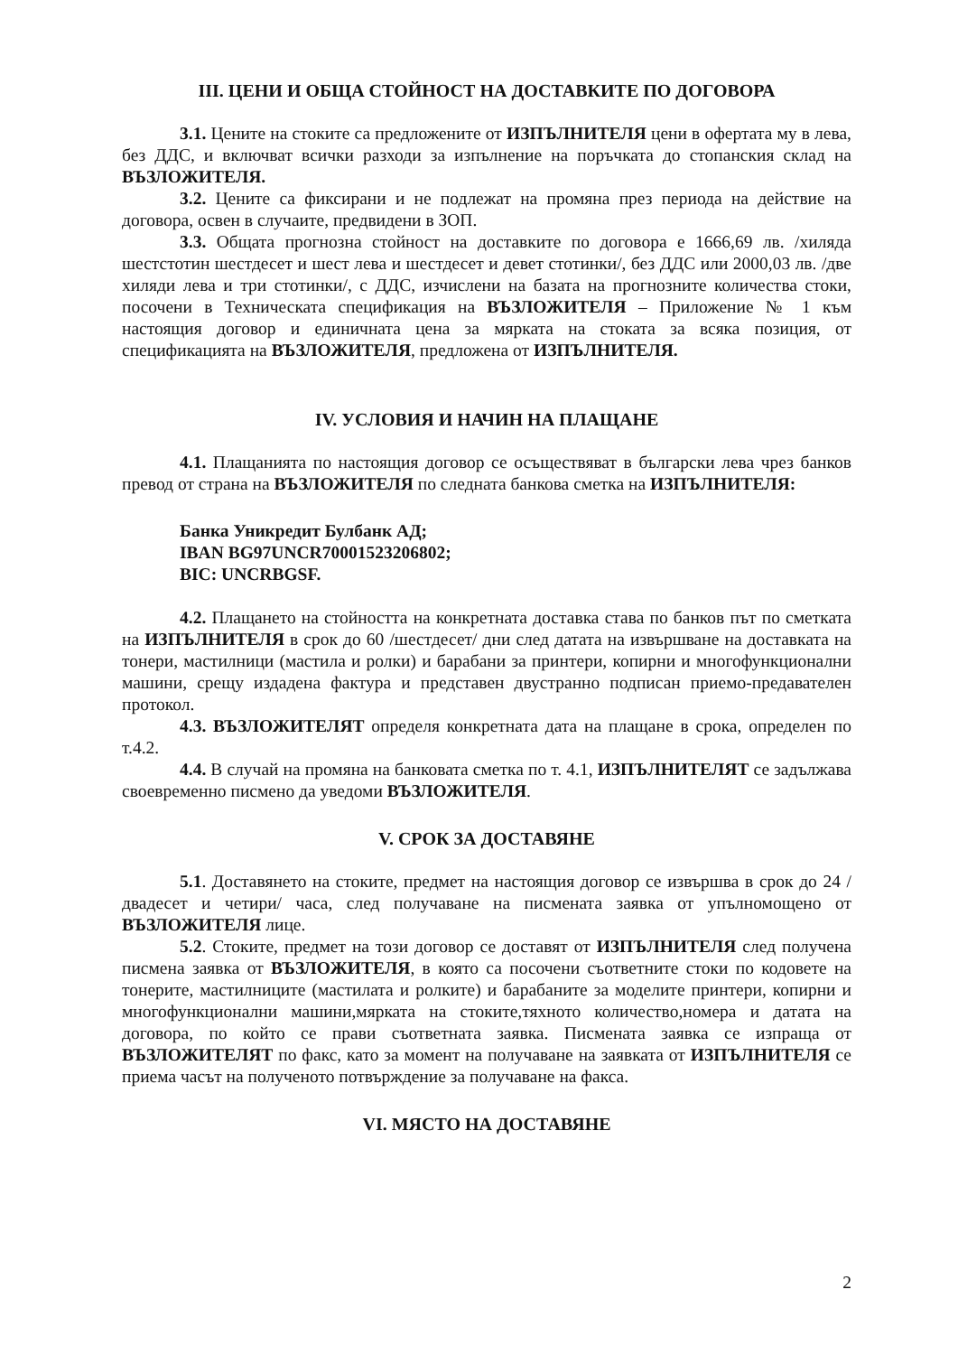III. ЦЕНИ И ОБЩА СТОЙНОСТ НА ДОСТАВКИТЕ ПО ДОГОВОРА
3.1. Цените на стоките са предложените от ИЗПЪЛНИТЕЛЯ цени в офертата му в лева, без ДДС, и включват всички разходи за изпълнение на поръчката до стопанския склад на ВЪЗЛОЖИТЕЛЯ.
3.2. Цените са фиксирани и не подлежат на промяна през периода на действие на договора, освен в случаите, предвидени в ЗОП.
3.3. Общата прогнозна стойност на доставките по договора е 1666,69 лв. /хиляда шестстотин шестдесет и шест лева и шестдесет и девет стотинки/, без ДДС или 2000,03 лв. /две хиляди лева и три стотинки/, с ДДС, изчислени на базата на прогнозните количества стоки, посочени в Техническата спецификация на ВЪЗЛОЖИТЕЛЯ – Приложение № 1 към настоящия договор и единичната цена за мярката на стоката за всяка позиция, от спецификацията на ВЪЗЛОЖИТЕЛЯ, предложена от ИЗПЪЛНИТЕЛЯ.
IV. УСЛОВИЯ И НАЧИН НА ПЛАЩАНЕ
4.1. Плащанията по настоящия договор се осъществяват в български лева чрез банков превод от страна на ВЪЗЛОЖИТЕЛЯ по следната банкова сметка на ИЗПЪЛНИТЕЛЯ:
Банка Уникредит Булбанк АД;
IBAN BG97UNCR70001523206802;
BIC: UNCRBGSF.
4.2. Плащането на стойността на конкретната доставка става по банков път по сметката на ИЗПЪЛНИТЕЛЯ в срок до 60 /шестдесет/ дни след датата на извършване на доставката на тонери, мастилници (мастила и ролки) и барабани за принтери, копирни и многофункционални машини, срещу издадена фактура и представен двустранно подписан приемо-предавателен протокол.
4.3. ВЪЗЛОЖИТЕЛЯТ определя конкретната дата на плащане в срока, определен по т.4.2.
4.4. В случай на промяна на банковата сметка по т. 4.1, ИЗПЪЛНИТЕЛЯТ се задължава своевременно писмено да уведоми ВЪЗЛОЖИТЕЛЯ.
V. СРОК ЗА ДОСТАВЯНЕ
5.1. Доставянето на стоките, предмет на настоящия договор се извършва в срок до 24 /двадесет и четири/ часа, след получаване на писмената заявка от упълномощено от ВЪЗЛОЖИТЕЛЯ лице.
5.2. Стоките, предмет на този договор се доставят от ИЗПЪЛНИТЕЛЯ след получена писмена заявка от ВЪЗЛОЖИТЕЛЯ, в която са посочени съответните стоки по кодовете на тонерите, мастилниците (мастилата и ролките) и барабаните за моделите принтери, копирни и многофункционални машини,мярката на стоките,тяхното количество,номера и датата на договора, по който се прави съответната заявка. Писмената заявка се изпраща от ВЪЗЛОЖИТЕЛЯТ по факс, като за момент на получаване на заявката от ИЗПЪЛНИТЕЛЯ се приема часът на полученото потвърждение за получаване на факса.
VI. МЯСТО НА ДОСТАВЯНЕ
2